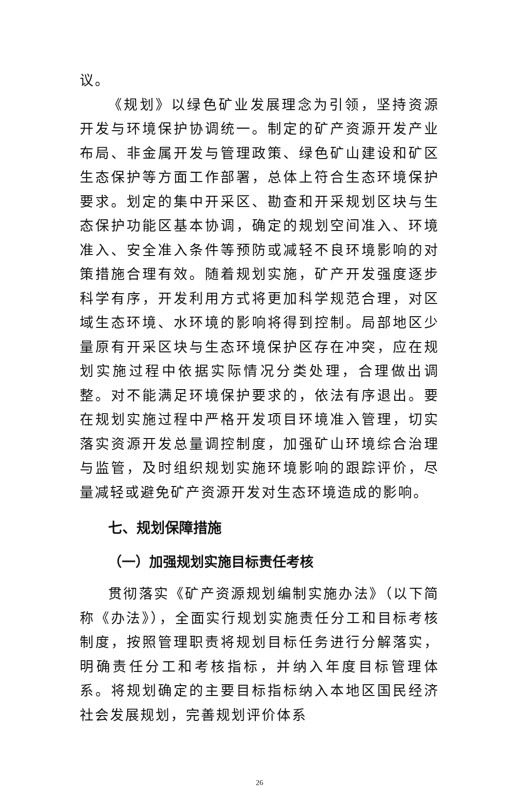议。
《规划》以绿色矿业发展理念为引领，坚持资源开发与环境保护协调统一。制定的矿产资源开发产业布局、非金属开发与管理政策、绿色矿山建设和矿区生态保护等方面工作部署，总体上符合生态环境保护要求。划定的集中开采区、勘查和开采规划区块与生态保护功能区基本协调，确定的规划空间准入、环境准入、安全准入条件等预防或减轻不良环境影响的对策措施合理有效。随着规划实施，矿产开发强度逐步科学有序，开发利用方式将更加科学规范合理，对区域生态环境、水环境的影响将得到控制。局部地区少量原有开采区块与生态环境保护区存在冲突，应在规划实施过程中依据实际情况分类处理，合理做出调整。对不能满足环境保护要求的，依法有序退出。要在规划实施过程中严格开发项目环境准入管理，切实落实资源开发总量调控制度，加强矿山环境综合治理与监管，及时组织规划实施环境影响的跟踪评价，尽量减轻或避免矿产资源开发对生态环境造成的影响。
七、规划保障措施
（一）加强规划实施目标责任考核
贯彻落实《矿产资源规划编制实施办法》（以下简称《办法》），全面实行规划实施责任分工和目标考核制度，按照管理职责将规划目标任务进行分解落实，明确责任分工和考核指标，并纳入年度目标管理体系。将规划确定的主要目标指标纳入本地区国民经济社会发展规划，完善规划评价体系
26